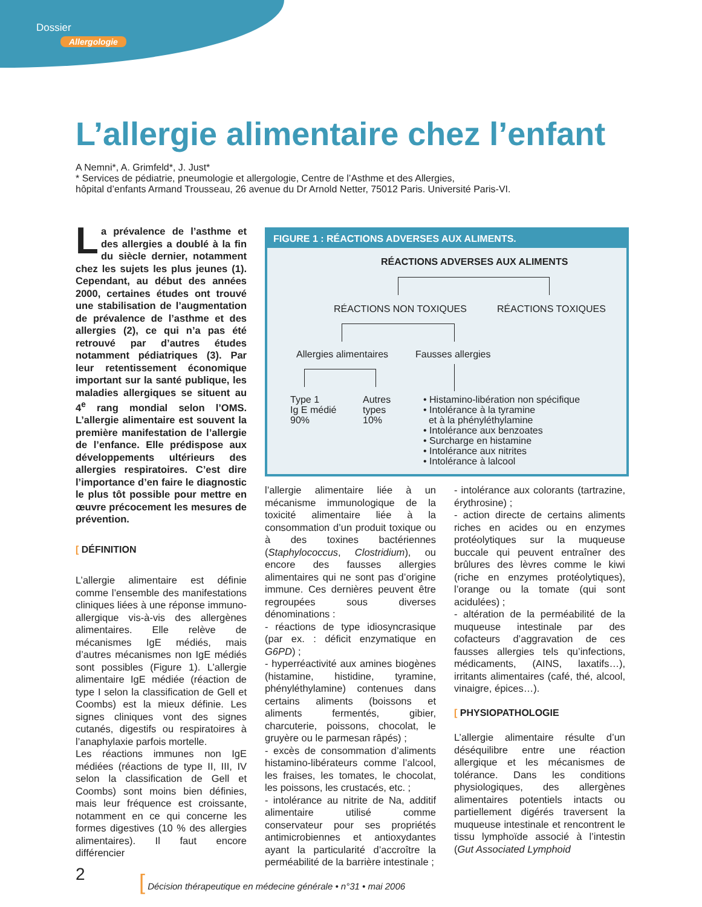Dossier
Allergologie
L’allergie alimentaire chez l’enfant
A Nemni*, A. Grimfeld*, J. Just*
* Services de pédiatrie, pneumologie et allergologie, Centre de l’Asthme et des Allergies,
hôpital d’enfants Armand Trousseau, 26 avenue du Dr Arnold Netter, 75012 Paris. Université Paris-VI.
La prévalence de l’asthme et des allergies a doublé à la fin du siècle dernier, notamment chez les sujets les plus jeunes (1). Cependant, au début des années 2000, certaines études ont trouvé une stabilisation de l’augmentation de prévalence de l’asthme et des allergies (2), ce qui n’a pas été retrouvé par d’autres études notamment pédiatriques (3). Par leur retentissement économique important sur la santé publique, les maladies allergiques se situent au 4<sup>e</sup> rang mondial selon l’OMS. L’allergie alimentaire est souvent la première manifestation de l’allergie de l’enfance. Elle prédispose aux développements ultérieurs des allergies respiratoires. C’est dire l’importance d’en faire le diagnostic le plus tôt possible pour mettre en œuvre précocement les mesures de prévention.
[ DÉFINITION
L’allergie alimentaire est définie comme l’ensemble des manifestations cliniques liées à une réponse immuno-allergique vis-à-vis des allergènes alimentaires. Elle relève de mécanismes IgE médiés, mais d’autres mécanismes non IgE médiés sont possibles (Figure 1). L’allergie alimentaire IgE médiée (réaction de type I selon la classification de Gell et Coombs) est la mieux définie. Les signes cliniques vont des signes cutanés, digestifs ou respiratoires à l’anaphylaxie parfois mortelle.
Les réactions immunes non IgE médiées (réactions de type II, III, IV selon la classification de Gell et Coombs) sont moins bien définies, mais leur fréquence est croissante, notamment en ce qui concerne les formes digestives (10 % des allergies alimentaires). Il faut encore différencier
FIGURE 1 : RÉACTIONS ADVERSES AUX ALIMENTS.
RÉACTIONS ADVERSES AUX ALIMENTS
RÉACTIONS NON TOXIQUES RÉACTIONS TOXIQUES
Allergies alimentaires Fausses allergies
Type 1
Ig E médié
90%
Autres
types
10%
• Histamino-libération non spécifique
• Intolérance à la tyramine
et à la phényléthylamine
• Intolérance aux benzoates
• Surcharge en histamine
• Intolérance aux nitrites
• Intolérance à lalcool
l’allergie alimentaire liée à un mécanisme immunologique de la toxicité alimentaire liée à la consommation d’un produit toxique ou à des toxines bactériennes (Staphylococcus, Clostridium), ou encore des fausses allergies alimentaires qui ne sont pas d’origine immune. Ces dernières peuvent être regroupées sous diverses dénominations :
- réactions de type idiosyncrasique (par ex. : déficit enzymatique en G6PD) ;
- hyperréactivité aux amines biogènes (histamine, histidine, tyramine, phényléthylamine) contenues dans certains aliments (boissons et aliments fermentés, gibier, charcuterie, poissons, chocolat, le gruyère ou le parmesan râpés) ;
- excès de consommation d’aliments histamino-libérateurs comme l’alcool, les fraises, les tomates, le chocolat, les poissons, les crustacés, etc. ;
- intolérance au nitrite de Na, additif alimentaire utilisé comme conservateur pour ses propriétés antimicrobiennes et antioxydantes ayant la particularité d’accroître la perméabilité de la barrière intestinale ;
- intolérance aux colorants (tartrazine, érythrosine) ;
- action directe de certains aliments riches en acides ou en enzymes protéolytiques sur la muqueuse buccale qui peuvent entraîner des brûlures des lèvres comme le kiwi (riche en enzymes protéolytiques), l’orange ou la tomate (qui sont acidulées) ;
- altération de la perméabilité de la muqueuse intestinale par des cofacteurs d’aggravation de ces fausses allergies tels qu’infections, médicaments, (AINS, laxatifs…), irritants alimentaires (café, thé, alcool, vinaigre, épices…).
[ PHYSIOPATHOLOGIE
L’allergie alimentaire résulte d’un déséquilibre entre une réaction allergique et les mécanismes de tolérance. Dans les conditions physiologiques, des allergènes alimentaires potentiels intacts ou partiellement digérés traversent la muqueuse intestinale et rencontrent le tissu lymphoïde associé à l’intestin (Gut Associated Lymphoid
2
[ Décision thérapeutique en médecine générale • n°31 • mai 2006